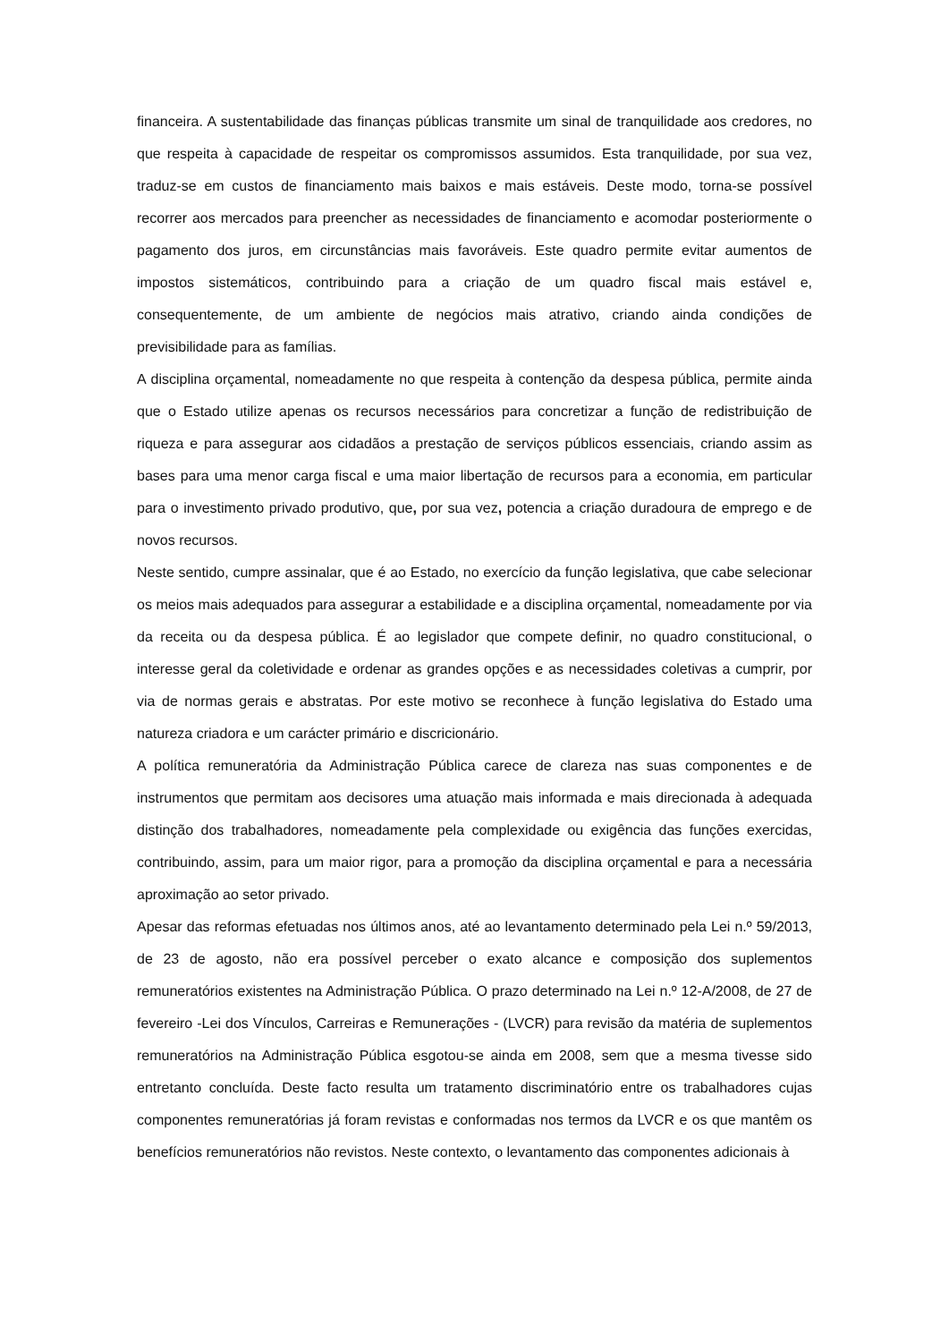financeira. A sustentabilidade das finanças públicas transmite um sinal de tranquilidade aos credores, no que respeita à capacidade de respeitar os compromissos assumidos. Esta tranquilidade, por sua vez, traduz-se em custos de financiamento mais baixos e mais estáveis. Deste modo, torna-se possível recorrer aos mercados para preencher as necessidades de financiamento e acomodar posteriormente o pagamento dos juros, em circunstâncias mais favoráveis. Este quadro permite evitar aumentos de impostos sistemáticos, contribuindo para a criação de um quadro fiscal mais estável e, consequentemente, de um ambiente de negócios mais atrativo, criando ainda condições de previsibilidade para as famílias.
A disciplina orçamental, nomeadamente no que respeita à contenção da despesa pública, permite ainda que o Estado utilize apenas os recursos necessários para concretizar a função de redistribuição de riqueza e para assegurar aos cidadãos a prestação de serviços públicos essenciais, criando assim as bases para uma menor carga fiscal e uma maior libertação de recursos para a economia, em particular para o investimento privado produtivo, que, por sua vez, potencia a criação duradoura de emprego e de novos recursos.
Neste sentido, cumpre assinalar, que é ao Estado, no exercício da função legislativa, que cabe selecionar os meios mais adequados para assegurar a estabilidade e a disciplina orçamental, nomeadamente por via da receita ou da despesa pública. É ao legislador que compete definir, no quadro constitucional, o interesse geral da coletividade e ordenar as grandes opções e as necessidades coletivas a cumprir, por via de normas gerais e abstratas. Por este motivo se reconhece à função legislativa do Estado uma natureza criadora e um carácter primário e discricionário.
A política remuneratória da Administração Pública carece de clareza nas suas componentes e de instrumentos que permitam aos decisores uma atuação mais informada e mais direcionada à adequada distinção dos trabalhadores, nomeadamente pela complexidade ou exigência das funções exercidas, contribuindo, assim, para um maior rigor, para a promoção da disciplina orçamental e para a necessária aproximação ao setor privado.
Apesar das reformas efetuadas nos últimos anos, até ao levantamento determinado pela Lei n.º 59/2013, de 23 de agosto, não era possível perceber o exato alcance e composição dos suplementos remuneratórios existentes na Administração Pública. O prazo determinado na Lei n.º 12-A/2008, de 27 de fevereiro -Lei dos Vínculos, Carreiras e Remunerações - (LVCR) para revisão da matéria de suplementos remuneratórios na Administração Pública esgotou-se ainda em 2008, sem que a mesma tivesse sido entretanto concluída. Deste facto resulta um tratamento discriminatório entre os trabalhadores cujas componentes remuneratórias já foram revistas e conformadas nos termos da LVCR e os que mantêm os benefícios remuneratórios não revistos. Neste contexto, o levantamento das componentes adicionais à